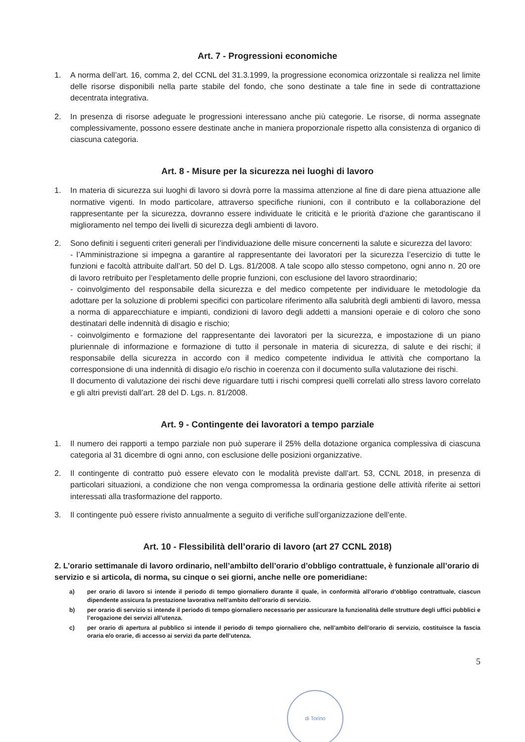Art. 7 - Progressioni economiche
1. A norma dell’art. 16, comma 2, del CCNL del 31.3.1999, la progressione economica orizzontale si realizza nel limite delle risorse disponibili nella parte stabile del fondo, che sono destinate a tale fine in sede di contrattazione decentrata integrativa.
2. In presenza di risorse adeguate le progressioni interessano anche più categorie. Le risorse, di norma assegnate complessivamente, possono essere destinate anche in maniera proporzionale rispetto alla consistenza di organico di ciascuna categoria.
Art. 8 - Misure per la sicurezza nei luoghi di lavoro
1. In materia di sicurezza sui luoghi di lavoro si dovrà porre la massima attenzione al fine di dare piena attuazione alle normative vigenti. In modo particolare, attraverso specifiche riunioni, con il contributo e la collaborazione del rappresentante per la sicurezza, dovranno essere individuate le criticità e le priorità d'azione che garantiscano il miglioramento nel tempo dei livelli di sicurezza degli ambienti di lavoro.
2. Sono definiti i seguenti criteri generali per l’individuazione delle misure concernenti la salute e sicurezza del lavoro:
- l’Amministrazione si impegna a garantire al rappresentante dei lavoratori per la sicurezza l’esercizio di tutte le funzioni e facoltà attribuite dall’art. 50 del D. Lgs. 81/2008. A tale scopo allo stesso competono, ogni anno n. 20 ore di lavoro retribuito per l’espletamento delle proprie funzioni, con esclusione del lavoro straordinario;
- coinvolgimento del responsabile della sicurezza e del medico competente per individuare le metodologie da adottare per la soluzione di problemi specifici con particolare riferimento alla salubrità degli ambienti di lavoro, messa a norma di apparecchiature e impianti, condizioni di lavoro degli addetti a mansioni operaie e di coloro che sono destinatari delle indennità di disagio e rischio;
- coinvolgimento e formazione del rappresentante dei lavoratori per la sicurezza, e impostazione di un piano pluriennale di informazione e formazione di tutto il personale in materia di sicurezza, di salute e dei rischi; il responsabile della sicurezza in accordo con il medico competente individua le attività che comportano la corresponsione di una indennità di disagio e/o rischio in coerenza con il documento sulla valutazione dei rischi.
Il documento di valutazione dei rischi deve riguardare tutti i rischi compresi quelli correlati allo stress lavoro correlato e gli altri previsti dall’art. 28 del D. Lgs. n. 81/2008.
Art. 9 - Contingente dei lavoratori a tempo parziale
1. Il numero dei rapporti a tempo parziale non può superare il 25% della dotazione organica complessiva di ciascuna categoria al 31 dicembre di ogni anno, con esclusione delle posizioni organizzative.
2. Il contingente di contratto può essere elevato con le modalità previste dall’art. 53, CCNL 2018, in presenza di particolari situazioni, a condizione che non venga compromessa la ordinaria gestione delle attività riferite ai settori interessati alla trasformazione del rapporto.
3. Il contingente può essere rivisto annualmente a seguito di verifiche sull’organizzazione dell’ente.
Art. 10 - Flessibilità dell’orario di lavoro (art 27 CCNL 2018)
2. L’orario settimanale di lavoro ordinario, nell’ambilto dell’orario d’obbligo contrattuale, è funzionale all’orario di servizio e si articola, di norma, su cinque o sei giorni, anche nelle ore pomeridiane:
a) per orario di lavoro si intende il periodo di tempo giornaliero durante il quale, in conformità all’orario d’obbligo contrattuale, ciascun dipendente assicura la prestazione lavorativa nell’ambito dell’orario di servizio.
b) per orario di servizio si intende il periodo di tempo giornaliero necessario per assicurare la funzionalità delle strutture degli uffici pubblici e l’erogazione dei servizi all’utenza.
c) per orario di apertura al pubblico si intende il periodo di tempo giornaliero che, nell’ambito dell’orario di servizio, costituisce la fascia oraria e/o orarie, di accesso ai servizi da parte dell’utenza.
5
di Torino